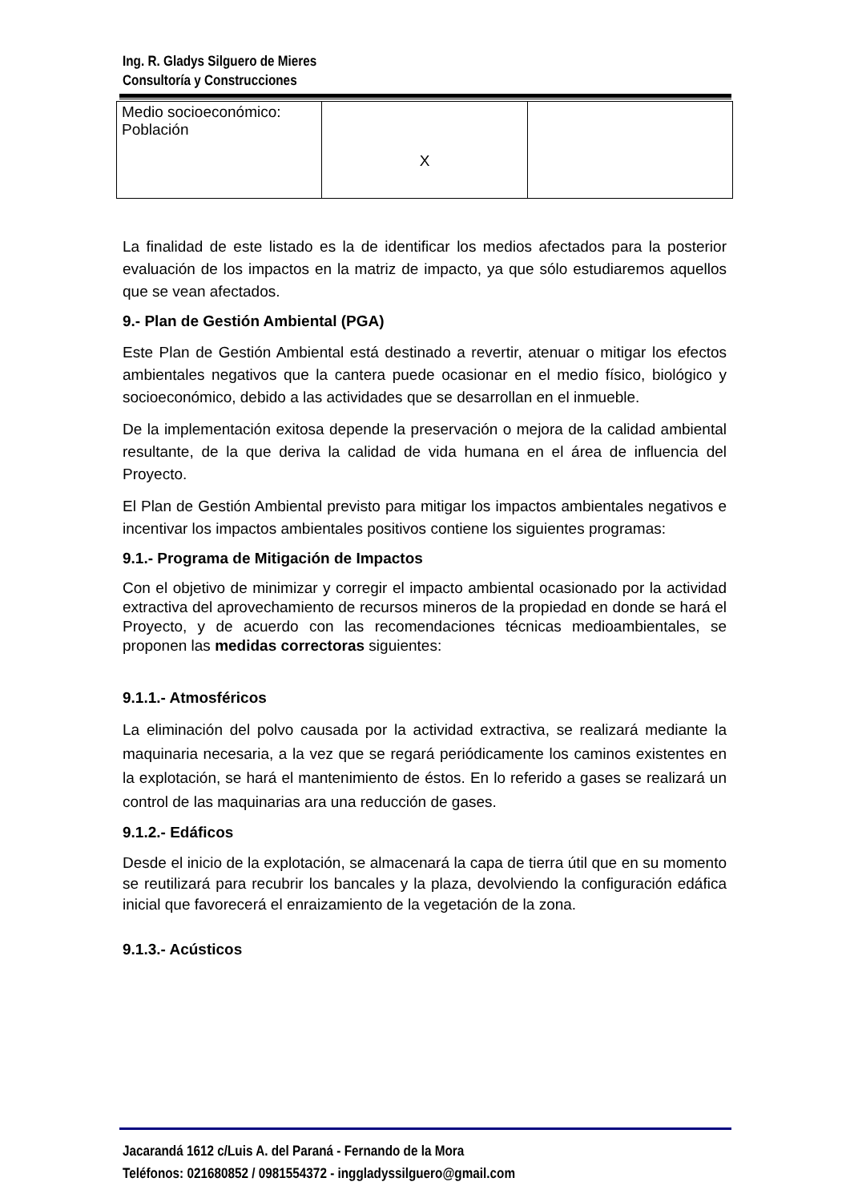Ing. R. Gladys Silguero de Mieres
Consultoría y Construcciones
| Medio socioeconómico: Población | X | |
La finalidad de este listado es la de identificar los medios afectados para la posterior evaluación de los impactos en la matriz de impacto, ya que sólo estudiaremos aquellos que se vean afectados.
9.- Plan de Gestión Ambiental (PGA)
Este Plan de Gestión Ambiental está destinado a revertir, atenuar o mitigar los efectos ambientales negativos que la cantera puede ocasionar en el medio físico, biológico y socioeconómico, debido a las actividades que se desarrollan en el inmueble.
De la implementación exitosa depende la preservación o mejora de la calidad ambiental resultante, de la que deriva la calidad de vida humana en el área de influencia del Proyecto.
El Plan de Gestión Ambiental previsto para mitigar los impactos ambientales negativos e incentivar los impactos ambientales positivos contiene los siguientes programas:
9.1.- Programa de Mitigación de Impactos
Con el objetivo de minimizar y corregir el impacto ambiental ocasionado por la actividad extractiva del aprovechamiento de recursos mineros de la propiedad en donde se hará el Proyecto, y de acuerdo con las recomendaciones técnicas medioambientales, se proponen las medidas correctoras siguientes:
9.1.1.- Atmosféricos
La eliminación del polvo causada por la actividad extractiva, se realizará mediante la maquinaria necesaria, a la vez que se regará periódicamente los caminos existentes en la explotación, se hará el mantenimiento de éstos. En lo referido a gases se realizará un control de las maquinarias ara una reducción de gases.
9.1.2.- Edáficos
Desde el inicio de la explotación, se almacenará la capa de tierra útil que en su momento se reutilizará para recubrir los bancales y la plaza, devolviendo la configuración edáfica inicial que favorecerá el enraizamiento de la vegetación de la zona.
9.1.3.- Acústicos
Jacarandá 1612 c/Luis A. del Paraná - Fernando de la Mora
Teléfonos: 021680852 / 0981554372 - inggladyssilguero@gmail.com